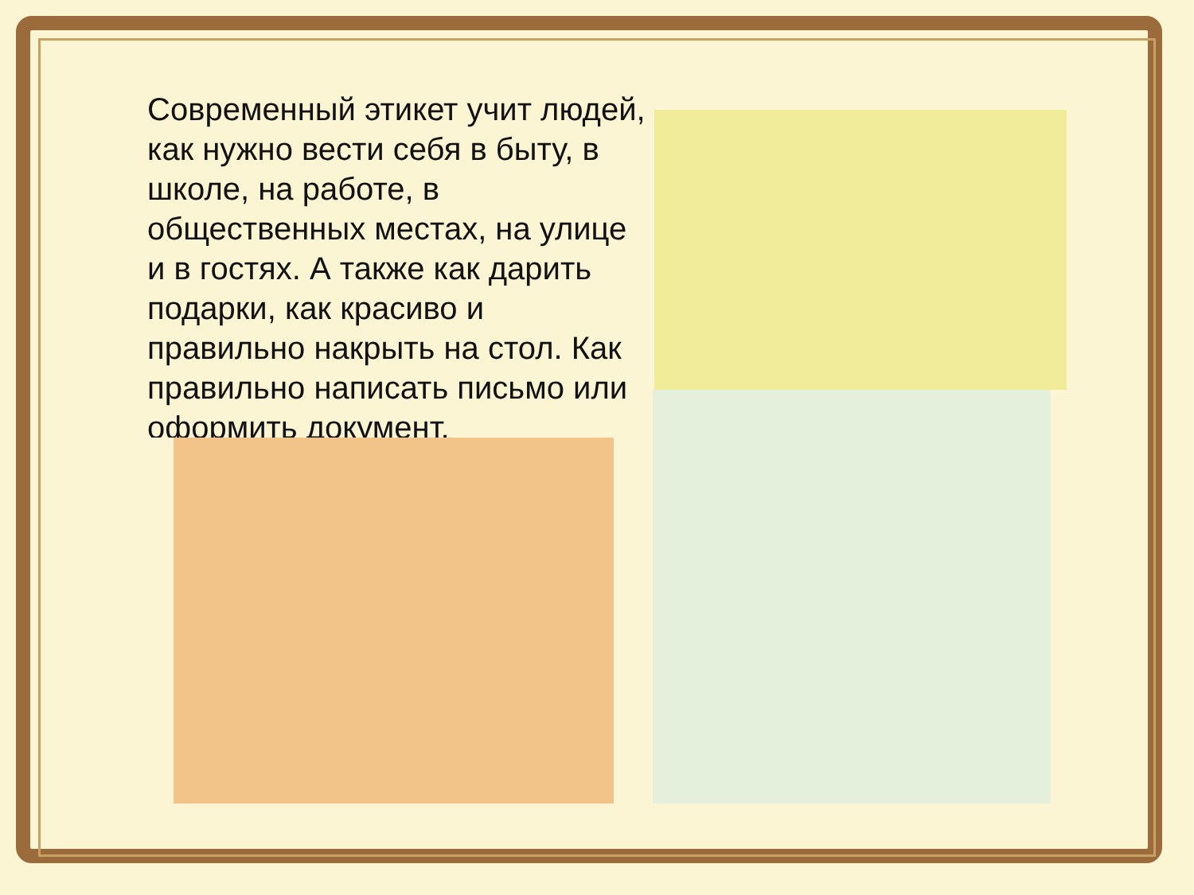Современный этикет учит людей, как нужно вести себя в быту, в школе, на работе, в общественных местах, на улице и в гостях. А также как дарить подарки, как красиво и правильно накрыть на стол. Как правильно написать письмо или оформить документ.